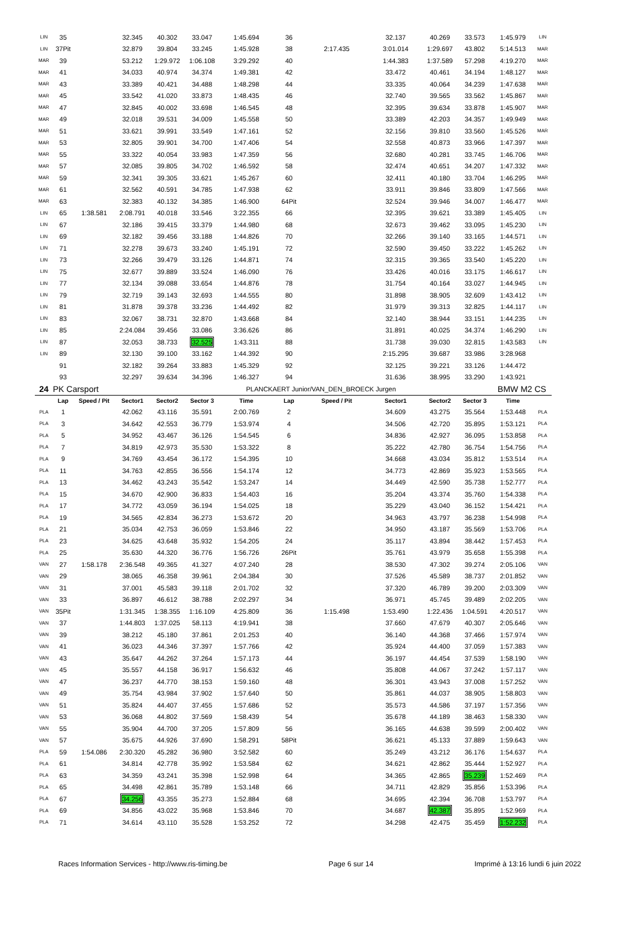| LIN | 35 | | 32.345 | 40.302 | 33.047 | 1:45.694 | 36 | | 32.137 | 40.269 | 33.573 | 1:45.979 | LIN |
| LIN | 37Pit | | 32.879 | 39.804 | 33.245 | 1:45.928 | 38 | 2:17.435 | 3:01.014 | 1:29.697 | 43.802 | 5:14.513 | MAR |
| MAR | 39 | | 53.212 | 1:29.972 | 1:06.108 | 3:29.292 | 40 | | 1:44.383 | 1:37.589 | 57.298 | 4:19.270 | MAR |
| MAR | 41 | | 34.033 | 40.974 | 34.374 | 1:49.381 | 42 | | 33.472 | 40.461 | 34.194 | 1:48.127 | MAR |
| MAR | 43 | | 33.389 | 40.421 | 34.488 | 1:48.298 | 44 | | 33.335 | 40.064 | 34.239 | 1:47.638 | MAR |
| MAR | 45 | | 33.542 | 41.020 | 33.873 | 1:48.435 | 46 | | 32.740 | 39.565 | 33.562 | 1:45.867 | MAR |
| MAR | 47 | | 32.845 | 40.002 | 33.698 | 1:46.545 | 48 | | 32.395 | 39.634 | 33.878 | 1:45.907 | MAR |
| MAR | 49 | | 32.018 | 39.531 | 34.009 | 1:45.558 | 50 | | 33.389 | 42.203 | 34.357 | 1:49.949 | MAR |
| MAR | 51 | | 33.621 | 39.991 | 33.549 | 1:47.161 | 52 | | 32.156 | 39.810 | 33.560 | 1:45.526 | MAR |
| MAR | 53 | | 32.805 | 39.901 | 34.700 | 1:47.406 | 54 | | 32.558 | 40.873 | 33.966 | 1:47.397 | MAR |
| MAR | 55 | | 33.322 | 40.054 | 33.983 | 1:47.359 | 56 | | 32.680 | 40.281 | 33.745 | 1:46.706 | MAR |
| MAR | 57 | | 32.085 | 39.805 | 34.702 | 1:46.592 | 58 | | 32.474 | 40.651 | 34.207 | 1:47.332 | MAR |
| MAR | 59 | | 32.341 | 39.305 | 33.621 | 1:45.267 | 60 | | 32.411 | 40.180 | 33.704 | 1:46.295 | MAR |
| MAR | 61 | | 32.562 | 40.591 | 34.785 | 1:47.938 | 62 | | 33.911 | 39.846 | 33.809 | 1:47.566 | MAR |
| MAR | 63 | | 32.383 | 40.132 | 34.385 | 1:46.900 | 64Pit | | 32.524 | 39.946 | 34.007 | 1:46.477 | MAR |
| LIN | 65 | 1:38.581 | 2:08.791 | 40.018 | 33.546 | 3:22.355 | 66 | | 32.395 | 39.621 | 33.389 | 1:45.405 | LIN |
| LIN | 67 | | 32.186 | 39.415 | 33.379 | 1:44.980 | 68 | | 32.673 | 39.462 | 33.095 | 1:45.230 | LIN |
| LIN | 69 | | 32.182 | 39.456 | 33.188 | 1:44.826 | 70 | | 32.266 | 39.140 | 33.165 | 1:44.571 | LIN |
| LIN | 71 | | 32.278 | 39.673 | 33.240 | 1:45.191 | 72 | | 32.590 | 39.450 | 33.222 | 1:45.262 | LIN |
| LIN | 73 | | 32.266 | 39.479 | 33.126 | 1:44.871 | 74 | | 32.315 | 39.365 | 33.540 | 1:45.220 | LIN |
| LIN | 75 | | 32.677 | 39.889 | 33.524 | 1:46.090 | 76 | | 33.426 | 40.016 | 33.175 | 1:46.617 | LIN |
| LIN | 77 | | 32.134 | 39.088 | 33.654 | 1:44.876 | 78 | | 31.754 | 40.164 | 33.027 | 1:44.945 | LIN |
| LIN | 79 | | 32.719 | 39.143 | 32.693 | 1:44.555 | 80 | | 31.898 | 38.905 | 32.609 | 1:43.412 | LIN |
| LIN | 81 | | 31.878 | 39.378 | 33.236 | 1:44.492 | 82 | | 31.979 | 39.313 | 32.825 | 1:44.117 | LIN |
| LIN | 83 | | 32.067 | 38.731 | 32.870 | 1:43.668 | 84 | | 32.140 | 38.944 | 33.151 | 1:44.235 | LIN |
| LIN | 85 | | 2:24.084 | 39.456 | 33.086 | 3:36.626 | 86 | | 31.891 | 40.025 | 34.374 | 1:46.290 | LIN |
| LIN | 87 | | 32.053 | 38.733 | 32.525 | 1:43.311 | 88 | | 31.738 | 39.030 | 32.815 | 1:43.583 | LIN |
| LIN | 89 | | 32.130 | 39.100 | 33.162 | 1:44.392 | 90 | | 2:15.295 | 39.687 | 33.986 | 3:28.968 | |
| | 91 | | 32.182 | 39.264 | 33.883 | 1:45.329 | 92 | | 32.125 | 39.221 | 33.126 | 1:44.472 | |
| | 93 | | 32.297 | 39.634 | 34.396 | 1:46.327 | 94 | | 31.636 | 38.995 | 33.290 | 1:43.921 | |
| 24 | PK Carsport | | | | | PLANCKAERT Junior/VAN_DEN_BROECK Jurgen | | | | | | BMW M2 CS | |
| | Lap | Speed / Pit | Sector1 | Sector2 | Sector 3 | Time | Lap | Speed / Pit | Sector1 | Sector2 | Sector 3 | Time | |
| PLA | 1 | | 42.062 | 43.116 | 35.591 | 2:00.769 | 2 | | 34.609 | 43.275 | 35.564 | 1:53.448 | PLA |
| PLA | 3 | | 34.642 | 42.553 | 36.779 | 1:53.974 | 4 | | 34.506 | 42.720 | 35.895 | 1:53.121 | PLA |
| PLA | 5 | | 34.952 | 43.467 | 36.126 | 1:54.545 | 6 | | 34.836 | 42.927 | 36.095 | 1:53.858 | PLA |
| PLA | 7 | | 34.819 | 42.973 | 35.530 | 1:53.322 | 8 | | 35.222 | 42.780 | 36.754 | 1:54.756 | PLA |
| PLA | 9 | | 34.769 | 43.454 | 36.172 | 1:54.395 | 10 | | 34.668 | 43.034 | 35.812 | 1:53.514 | PLA |
| PLA | 11 | | 34.763 | 42.855 | 36.556 | 1:54.174 | 12 | | 34.773 | 42.869 | 35.923 | 1:53.565 | PLA |
| PLA | 13 | | 34.462 | 43.243 | 35.542 | 1:53.247 | 14 | | 34.449 | 42.590 | 35.738 | 1:52.777 | PLA |
| PLA | 15 | | 34.670 | 42.900 | 36.833 | 1:54.403 | 16 | | 35.204 | 43.374 | 35.760 | 1:54.338 | PLA |
| PLA | 17 | | 34.772 | 43.059 | 36.194 | 1:54.025 | 18 | | 35.229 | 43.040 | 36.152 | 1:54.421 | PLA |
| PLA | 19 | | 34.565 | 42.834 | 36.273 | 1:53.672 | 20 | | 34.963 | 43.797 | 36.238 | 1:54.998 | PLA |
| PLA | 21 | | 35.034 | 42.753 | 36.059 | 1:53.846 | 22 | | 34.950 | 43.187 | 35.569 | 1:53.706 | PLA |
| PLA | 23 | | 34.625 | 43.648 | 35.932 | 1:54.205 | 24 | | 35.117 | 43.894 | 38.442 | 1:57.453 | PLA |
| PLA | 25 | | 35.630 | 44.320 | 36.776 | 1:56.726 | 26Pit | | 35.761 | 43.979 | 35.658 | 1:55.398 | PLA |
| VAN | 27 | 1:58.178 | 2:36.548 | 49.365 | 41.327 | 4:07.240 | 28 | | 38.530 | 47.302 | 39.274 | 2:05.106 | VAN |
| VAN | 29 | | 38.065 | 46.358 | 39.961 | 2:04.384 | 30 | | 37.526 | 45.589 | 38.737 | 2:01.852 | VAN |
| VAN | 31 | | 37.001 | 45.583 | 39.118 | 2:01.702 | 32 | | 37.320 | 46.789 | 39.200 | 2:03.309 | VAN |
| VAN | 33 | | 36.897 | 46.612 | 38.788 | 2:02.297 | 34 | | 36.971 | 45.745 | 39.489 | 2:02.205 | VAN |
| VAN | 35Pit | | 1:31.345 | 1:38.355 | 1:16.109 | 4:25.809 | 36 | 1:15.498 | 1:53.490 | 1:22.436 | 1:04.591 | 4:20.517 | VAN |
| VAN | 37 | | 1:44.803 | 1:37.025 | 58.113 | 4:19.941 | 38 | | 37.660 | 47.679 | 40.307 | 2:05.646 | VAN |
| VAN | 39 | | 38.212 | 45.180 | 37.861 | 2:01.253 | 40 | | 36.140 | 44.368 | 37.466 | 1:57.974 | VAN |
| VAN | 41 | | 36.023 | 44.346 | 37.397 | 1:57.766 | 42 | | 35.924 | 44.400 | 37.059 | 1:57.383 | VAN |
| VAN | 43 | | 35.647 | 44.262 | 37.264 | 1:57.173 | 44 | | 36.197 | 44.454 | 37.539 | 1:58.190 | VAN |
| VAN | 45 | | 35.557 | 44.158 | 36.917 | 1:56.632 | 46 | | 35.808 | 44.067 | 37.242 | 1:57.117 | VAN |
| VAN | 47 | | 36.237 | 44.770 | 38.153 | 1:59.160 | 48 | | 36.301 | 43.943 | 37.008 | 1:57.252 | VAN |
| VAN | 49 | | 35.754 | 43.984 | 37.902 | 1:57.640 | 50 | | 35.861 | 44.037 | 38.905 | 1:58.803 | VAN |
| VAN | 51 | | 35.824 | 44.407 | 37.455 | 1:57.686 | 52 | | 35.573 | 44.586 | 37.197 | 1:57.356 | VAN |
| VAN | 53 | | 36.068 | 44.802 | 37.569 | 1:58.439 | 54 | | 35.678 | 44.189 | 38.463 | 1:58.330 | VAN |
| VAN | 55 | | 35.904 | 44.700 | 37.205 | 1:57.809 | 56 | | 36.165 | 44.638 | 39.599 | 2:00.402 | VAN |
| VAN | 57 | | 35.675 | 44.926 | 37.690 | 1:58.291 | 58Pit | | 36.621 | 45.133 | 37.889 | 1:59.643 | VAN |
| PLA | 59 | 1:54.086 | 2:30.320 | 45.282 | 36.980 | 3:52.582 | 60 | | 35.249 | 43.212 | 36.176 | 1:54.637 | PLA |
| PLA | 61 | | 34.814 | 42.778 | 35.992 | 1:53.584 | 62 | | 34.621 | 42.862 | 35.444 | 1:52.927 | PLA |
| PLA | 63 | | 34.359 | 43.241 | 35.398 | 1:52.998 | 64 | | 34.365 | 42.865 | 35.239 | 1:52.469 | PLA |
| PLA | 65 | | 34.498 | 42.861 | 35.789 | 1:53.148 | 66 | | 34.711 | 42.829 | 35.856 | 1:53.396 | PLA |
| PLA | 67 | | 34.256 | 43.355 | 35.273 | 1:52.884 | 68 | | 34.695 | 42.394 | 36.708 | 1:53.797 | PLA |
| PLA | 69 | | 34.856 | 43.022 | 35.968 | 1:53.846 | 70 | | 34.687 | 42.387 | 35.895 | 1:52.969 | PLA |
| PLA | 71 | | 34.614 | 43.110 | 35.528 | 1:53.252 | 72 | | 34.298 | 42.475 | 35.459 | 1:52.232 | PLA |
Races Information Services - http://www.ris-timing.be Page 6 sur 14 Imprimé à 13:16 lundi 6 juin 2022